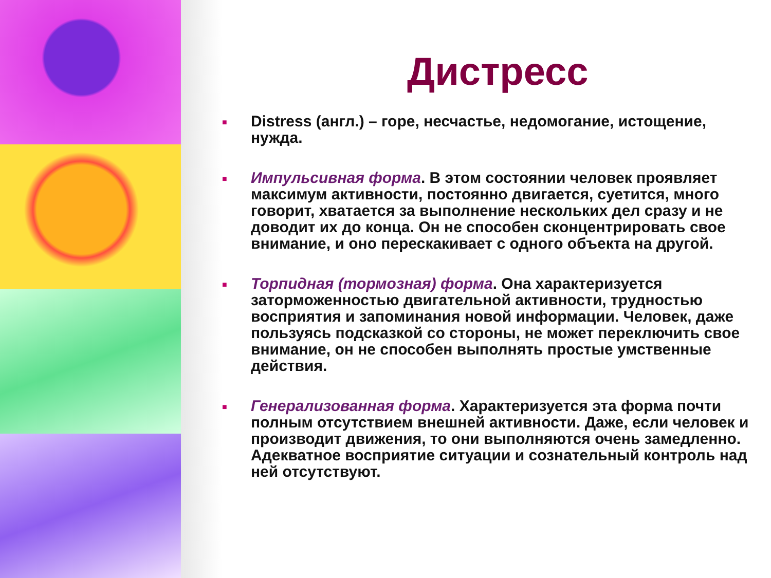Дистресс
■ Distress (англ.) – горе, несчастье, недомогание, истощение, нужда.
■ Импульсивная форма. В этом состоянии человек проявляет максимум активности, постоянно двигается, суетится, много говорит, хватается за выполнение нескольких дел сразу и не доводит их до конца. Он не способен сконцентрировать свое внимание, и оно перескакивает с одного объекта на другой.
■ Торпидная (тормозная) форма. Она характеризуется заторможенностью двигательной активности, трудностью восприятия и запоминания новой информации. Человек, даже пользуясь подсказкой со стороны, не может переключить свое внимание, он не способен выполнять простые умственные действия.
■ Генерализованная форма. Характеризуется эта форма почти полным отсутствием внешней активности. Даже, если человек и производит движения, то они выполняются очень замедленно. Адекватное восприятие ситуации и сознательный контроль над ней отсутствуют.